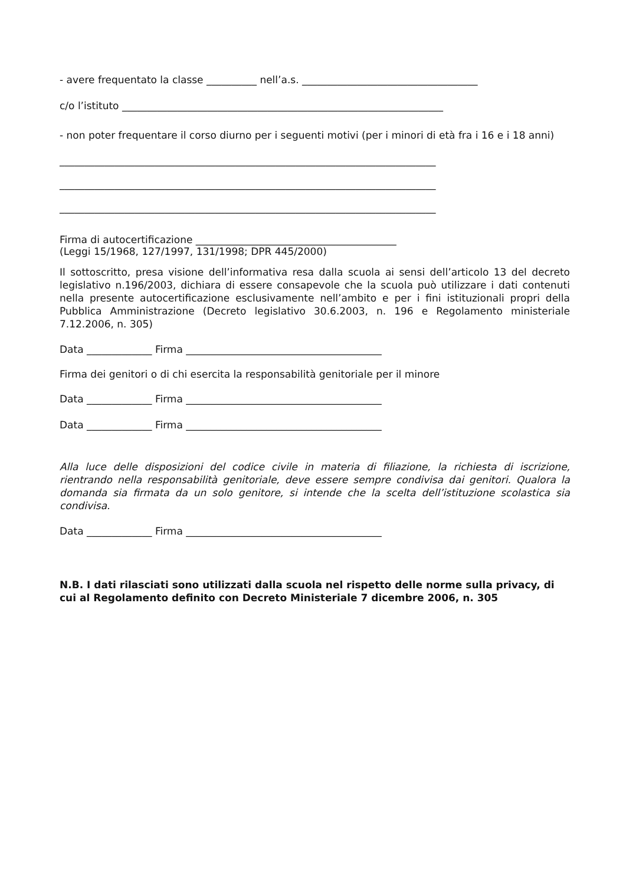- avere frequentato la classe __________ nell’a.s. ___________________________________
c/o l’istituto ________________________________________________________________
- non poter frequentare il corso diurno per i seguenti motivi (per i minori di età fra i 16 e i 18 anni)
___________________________________________________________________________
___________________________________________________________________________
___________________________________________________________________________
Firma di autocertificazione ________________________________________
(Leggi 15/1968, 127/1997, 131/1998; DPR 445/2000)
Il sottoscritto, presa visione dell’informativa resa dalla scuola ai sensi dell’articolo 13 del decreto legislativo n.196/2003, dichiara di essere consapevole che la scuola può utilizzare i dati contenuti nella presente autocertificazione esclusivamente nell’ambito e per i fini istituzionali propri della Pubblica Amministrazione (Decreto legislativo 30.6.2003, n. 196 e Regolamento ministeriale 7.12.2006, n. 305)
Data _____________ Firma _______________________________________
Firma dei genitori o di chi esercita la responsabilità genitoriale per il minore
Data _____________ Firma _______________________________________
Data _____________ Firma _______________________________________
Alla luce delle disposizioni del codice civile in materia di filiazione, la richiesta di iscrizione, rientrando nella responsabilità genitoriale, deve essere sempre condivisa dai genitori. Qualora la domanda sia firmata da un solo genitore, si intende che la scelta dell’istituzione scolastica sia condivisa.
Data _____________ Firma _______________________________________
N.B. I dati rilasciati sono utilizzati dalla scuola nel rispetto delle norme sulla privacy, di cui al Regolamento definito con Decreto Ministeriale 7 dicembre 2006, n. 305